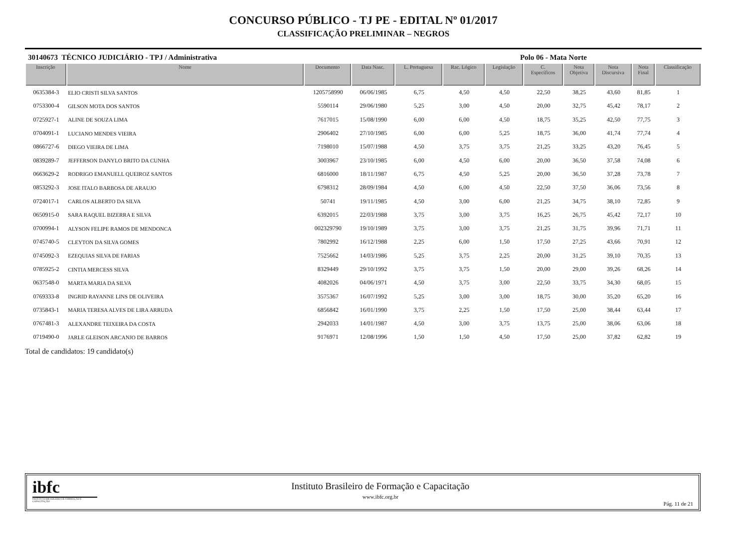CONCURSO PÚBLICO - TJ PE - EDITAL Nº 01/2017
CLASSIFICAÇÃO PRELIMINAR – NEGROS
30140673 TÉCNICO JUDICIÁRIO - TPJ / Administrativa Polo 06 - Mata Norte
| Inscrição | Nome | Documento | Data Nasc. | L. Portuguesa | Rac. Lógico | Legislação | C. Específicos | Nota Objetiva | Nota Discursiva | Nota Final | Classificação |
| --- | --- | --- | --- | --- | --- | --- | --- | --- | --- | --- | --- |
| 0635384-3 | ELIO CRISTI SILVA SANTOS | 1205758990 | 06/06/1985 | 6,75 | 4,50 | 4,50 | 22,50 | 38,25 | 43,60 | 81,85 | 1 |
| 0753300-4 | GILSON MOTA DOS SANTOS | 5590114 | 29/06/1980 | 5,25 | 3,00 | 4,50 | 20,00 | 32,75 | 45,42 | 78,17 | 2 |
| 0725927-1 | ALINE DE SOUZA LIMA | 7617015 | 15/08/1990 | 6,00 | 6,00 | 4,50 | 18,75 | 35,25 | 42,50 | 77,75 | 3 |
| 0704091-1 | LUCIANO MENDES VIEIRA | 2906402 | 27/10/1985 | 6,00 | 6,00 | 5,25 | 18,75 | 36,00 | 41,74 | 77,74 | 4 |
| 0866727-6 | DIEGO VIEIRA DE LIMA | 7198010 | 15/07/1988 | 4,50 | 3,75 | 3,75 | 21,25 | 33,25 | 43,20 | 76,45 | 5 |
| 0839289-7 | JEFFERSON DANYLO BRITO DA CUNHA | 3003967 | 23/10/1985 | 6,00 | 4,50 | 6,00 | 20,00 | 36,50 | 37,58 | 74,08 | 6 |
| 0663629-2 | RODRIGO EMANUELL QUEIROZ SANTOS | 6816000 | 18/11/1987 | 6,75 | 4,50 | 5,25 | 20,00 | 36,50 | 37,28 | 73,78 | 7 |
| 0853292-3 | JOSE ITALO BARBOSA DE ARAUJO | 6798312 | 28/09/1984 | 4,50 | 6,00 | 4,50 | 22,50 | 37,50 | 36,06 | 73,56 | 8 |
| 0724017-1 | CARLOS ALBERTO DA SILVA | 50741 | 19/11/1985 | 4,50 | 3,00 | 6,00 | 21,25 | 34,75 | 38,10 | 72,85 | 9 |
| 0650915-0 | SARA RAQUEL BIZERRA E SILVA | 6392015 | 22/03/1988 | 3,75 | 3,00 | 3,75 | 16,25 | 26,75 | 45,42 | 72,17 | 10 |
| 0700994-1 | ALYSON FELIPE RAMOS DE MENDONCA | 002329790 | 19/10/1989 | 3,75 | 3,00 | 3,75 | 21,25 | 31,75 | 39,96 | 71,71 | 11 |
| 0745740-5 | CLEYTON DA SILVA GOMES | 7802992 | 16/12/1988 | 2,25 | 6,00 | 1,50 | 17,50 | 27,25 | 43,66 | 70,91 | 12 |
| 0745092-3 | EZEQUIAS SILVA DE FARIAS | 7525662 | 14/03/1986 | 5,25 | 3,75 | 2,25 | 20,00 | 31,25 | 39,10 | 70,35 | 13 |
| 0785925-2 | CINTIA MERCESS SILVA | 8329449 | 29/10/1992 | 3,75 | 3,75 | 1,50 | 20,00 | 29,00 | 39,26 | 68,26 | 14 |
| 0637548-0 | MARTA MARIA DA SILVA | 4082026 | 04/06/1971 | 4,50 | 3,75 | 3,00 | 22,50 | 33,75 | 34,30 | 68,05 | 15 |
| 0769333-8 | INGRID RAYANNE LINS DE OLIVEIRA | 3575367 | 16/07/1992 | 5,25 | 3,00 | 3,00 | 18,75 | 30,00 | 35,20 | 65,20 | 16 |
| 0735843-1 | MARIA TERESA ALVES DE LIRA ARRUDA | 6856842 | 16/01/1990 | 3,75 | 2,25 | 1,50 | 17,50 | 25,00 | 38,44 | 63,44 | 17 |
| 0767481-3 | ALEXANDRE TEIXEIRA DA COSTA | 2942033 | 14/01/1987 | 4,50 | 3,00 | 3,75 | 13,75 | 25,00 | 38,06 | 63,06 | 18 |
| 0719490-0 | JARLE GLEISON ARCANJO DE BARROS | 9176971 | 12/08/1996 | 1,50 | 1,50 | 4,50 | 17,50 | 25,00 | 37,82 | 62,82 | 19 |
Total de candidatos: 19 candidato(s)
ibfc
INSTITUTO BRASILEIRO DE FORMAÇÃO E CAPACITAÇÃO
Instituto Brasileiro de Formação e Capacitação
www.ibfc.org.br
Pág. 11 de 21